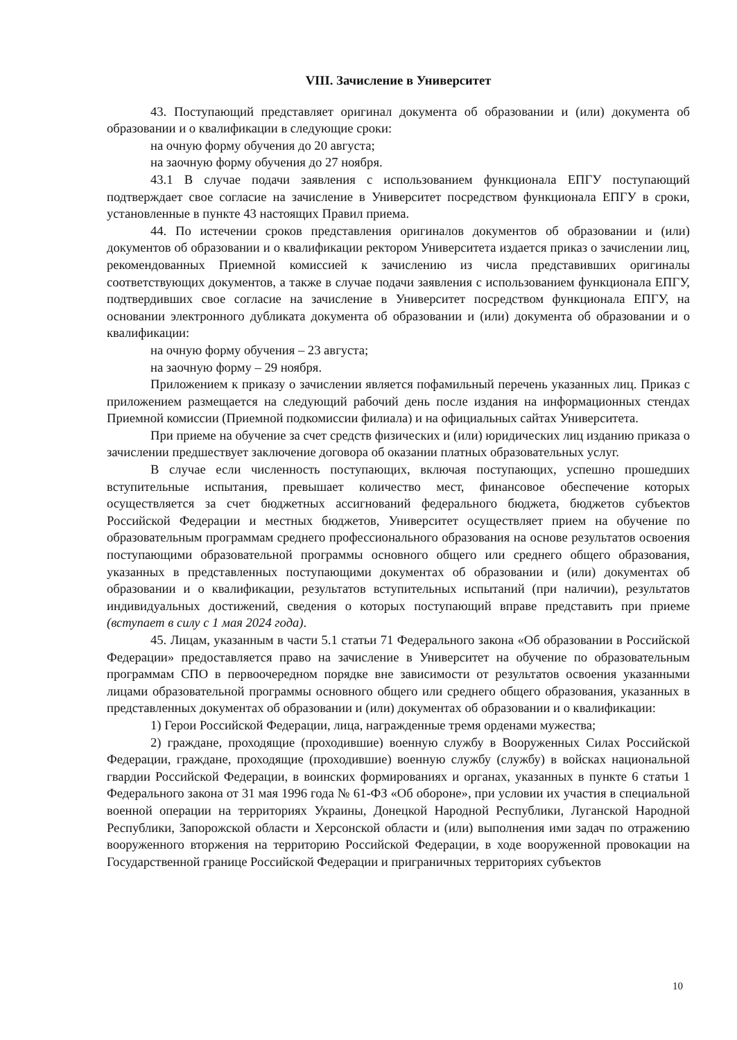VIII. Зачисление в Университет
43. Поступающий представляет оригинал документа об образовании и (или) документа об образовании и о квалификации в следующие сроки:
на очную форму обучения до 20 августа;
на заочную форму обучения до 27 ноября.
43.1 В случае подачи заявления с использованием функционала ЕПГУ поступающий подтверждает свое согласие на зачисление в Университет посредством функционала ЕПГУ в сроки, установленные в пункте 43 настоящих Правил приема.
44. По истечении сроков представления оригиналов документов об образовании и (или) документов об образовании и о квалификации ректором Университета издается приказ о зачислении лиц, рекомендованных Приемной комиссией к зачислению из числа представивших оригиналы соответствующих документов, а также в случае подачи заявления с использованием функционала ЕПГУ, подтвердивших свое согласие на зачисление в Университет посредством функционала ЕПГУ, на основании электронного дубликата документа об образовании и (или) документа об образовании и о квалификации:
на очную форму обучения – 23 августа;
на заочную форму – 29 ноября.
Приложением к приказу о зачислении является пофамильный перечень указанных лиц. Приказ с приложением размещается на следующий рабочий день после издания на информационных стендах Приемной комиссии (Приемной подкомиссии филиала) и на официальных сайтах Университета.
При приеме на обучение за счет средств физических и (или) юридических лиц изданию приказа о зачислении предшествует заключение договора об оказании платных образовательных услуг.
В случае если численность поступающих, включая поступающих, успешно прошедших вступительные испытания, превышает количество мест, финансовое обеспечение которых осуществляется за счет бюджетных ассигнований федерального бюджета, бюджетов субъектов Российской Федерации и местных бюджетов, Университет осуществляет прием на обучение по образовательным программам среднего профессионального образования на основе результатов освоения поступающими образовательной программы основного общего или среднего общего образования, указанных в представленных поступающими документах об образовании и (или) документах об образовании и о квалификации, результатов вступительных испытаний (при наличии), результатов индивидуальных достижений, сведения о которых поступающий вправе представить при приеме (вступает в силу с 1 мая 2024 года).
45. Лицам, указанным в части 5.1 статьи 71 Федерального закона «Об образовании в Российской Федерации» предоставляется право на зачисление в Университет на обучение по образовательным программам СПО в первоочередном порядке вне зависимости от результатов освоения указанными лицами образовательной программы основного общего или среднего общего образования, указанных в представленных документах об образовании и (или) документах об образовании и о квалификации:
1) Герои Российской Федерации, лица, награжденные тремя орденами мужества;
2) граждане, проходящие (проходившие) военную службу в Вооруженных Силах Российской Федерации, граждане, проходящие (проходившие) военную службу (службу) в войсках национальной гвардии Российской Федерации, в воинских формированиях и органах, указанных в пункте 6 статьи 1 Федерального закона от 31 мая 1996 года № 61-ФЗ «Об обороне», при условии их участия в специальной военной операции на территориях Украины, Донецкой Народной Республики, Луганской Народной Республики, Запорожской области и Херсонской области и (или) выполнения ими задач по отражению вооруженного вторжения на территорию Российской Федерации, в ходе вооруженной провокации на Государственной границе Российской Федерации и приграничных территориях субъектов
10